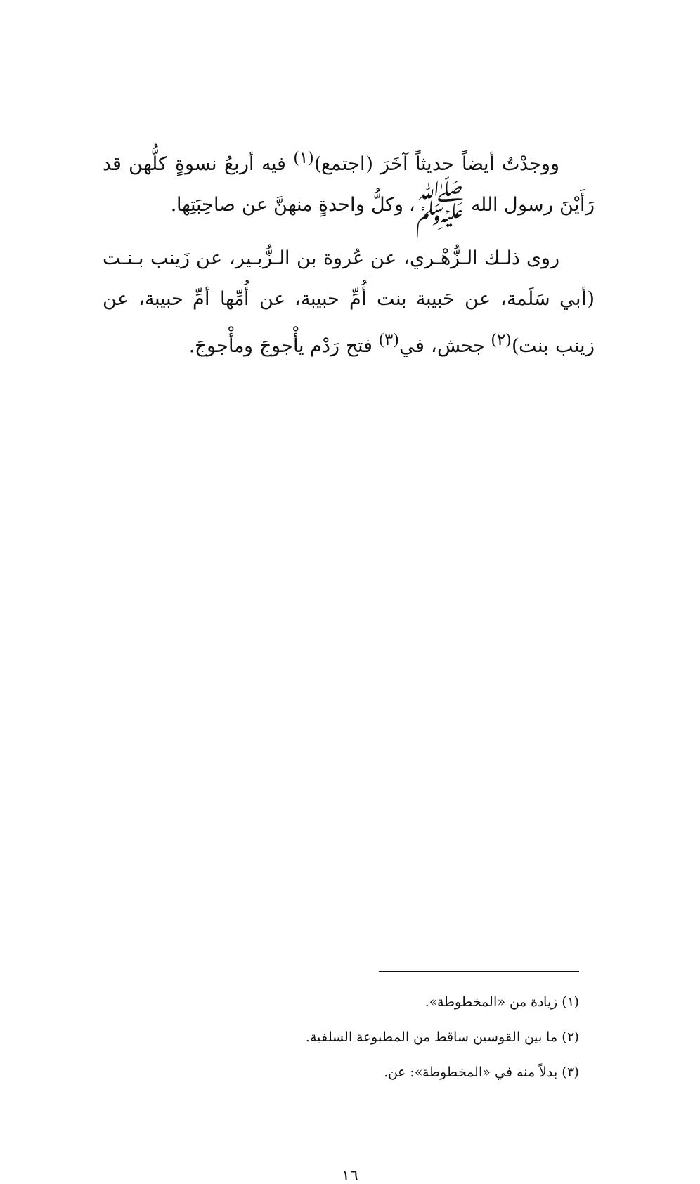ووجدْتُ أيضاً حديثاً آخَرَ (اجتمع)<sup>(١)</sup> فيه أربعُ نسوةٍ كلُّهن قد رَأَيْنَ رسول الله ﷺ، وكلُّ واحدةٍ منهنَّ عن صاحِبَتِها.
روى ذلـك الـزُّهْـري، عن عُروة بن الـزُّبـير، عن زَينب بـنـت (أبي سَلَمة، عن حَبيبة بنت أُمِّ حبيبة، عن أُمِّها أمِّ حبيبة، عن زينب بنت)<sup>(٢)</sup> جحش، في<sup>(٣)</sup> فتح رَدْم يأْجوجَ ومأْجوجَ.
(١) زيادة من «المخطوطة».
(٢) ما بين القوسين ساقط من المطبوعة السلفية.
(٣) بدلاً منه في «المخطوطة»: عن.
١٦